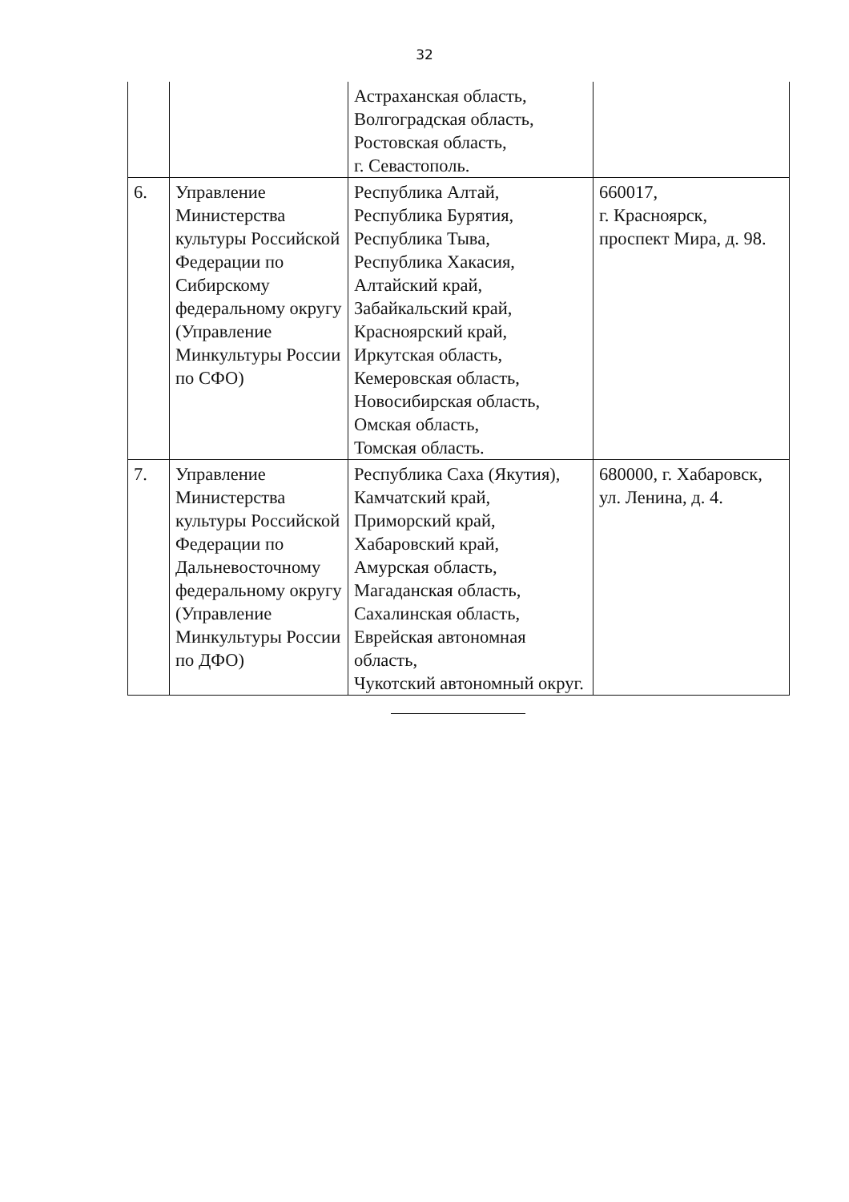32
| | | Астраханская область, Волгоградская область, Ростовская область, г. Севастополь. | |
| 6. | Управление Министерства культуры Российской Федерации по Сибирскому федеральному округу (Управление Минкультуры России по СФО) | Республика Алтай, Республика Бурятия, Республика Тыва, Республика Хакасия, Алтайский край, Забайкальский край, Красноярский край, Иркутская область, Кемеровская область, Новосибирская область, Омская область, Томская область. | 660017, г. Красноярск, проспект Мира, д. 98. |
| 7. | Управление Министерства культуры Российской Федерации по Дальневосточному федеральному округу (Управление Минкультуры России по ДФО) | Республика Саха (Якутия), Камчатский край, Приморский край, Хабаровский край, Амурская область, Магаданская область, Сахалинская область, Еврейская автономная область, Чукотский автономный округ. | 680000, г. Хабаровск, ул. Ленина, д. 4. |